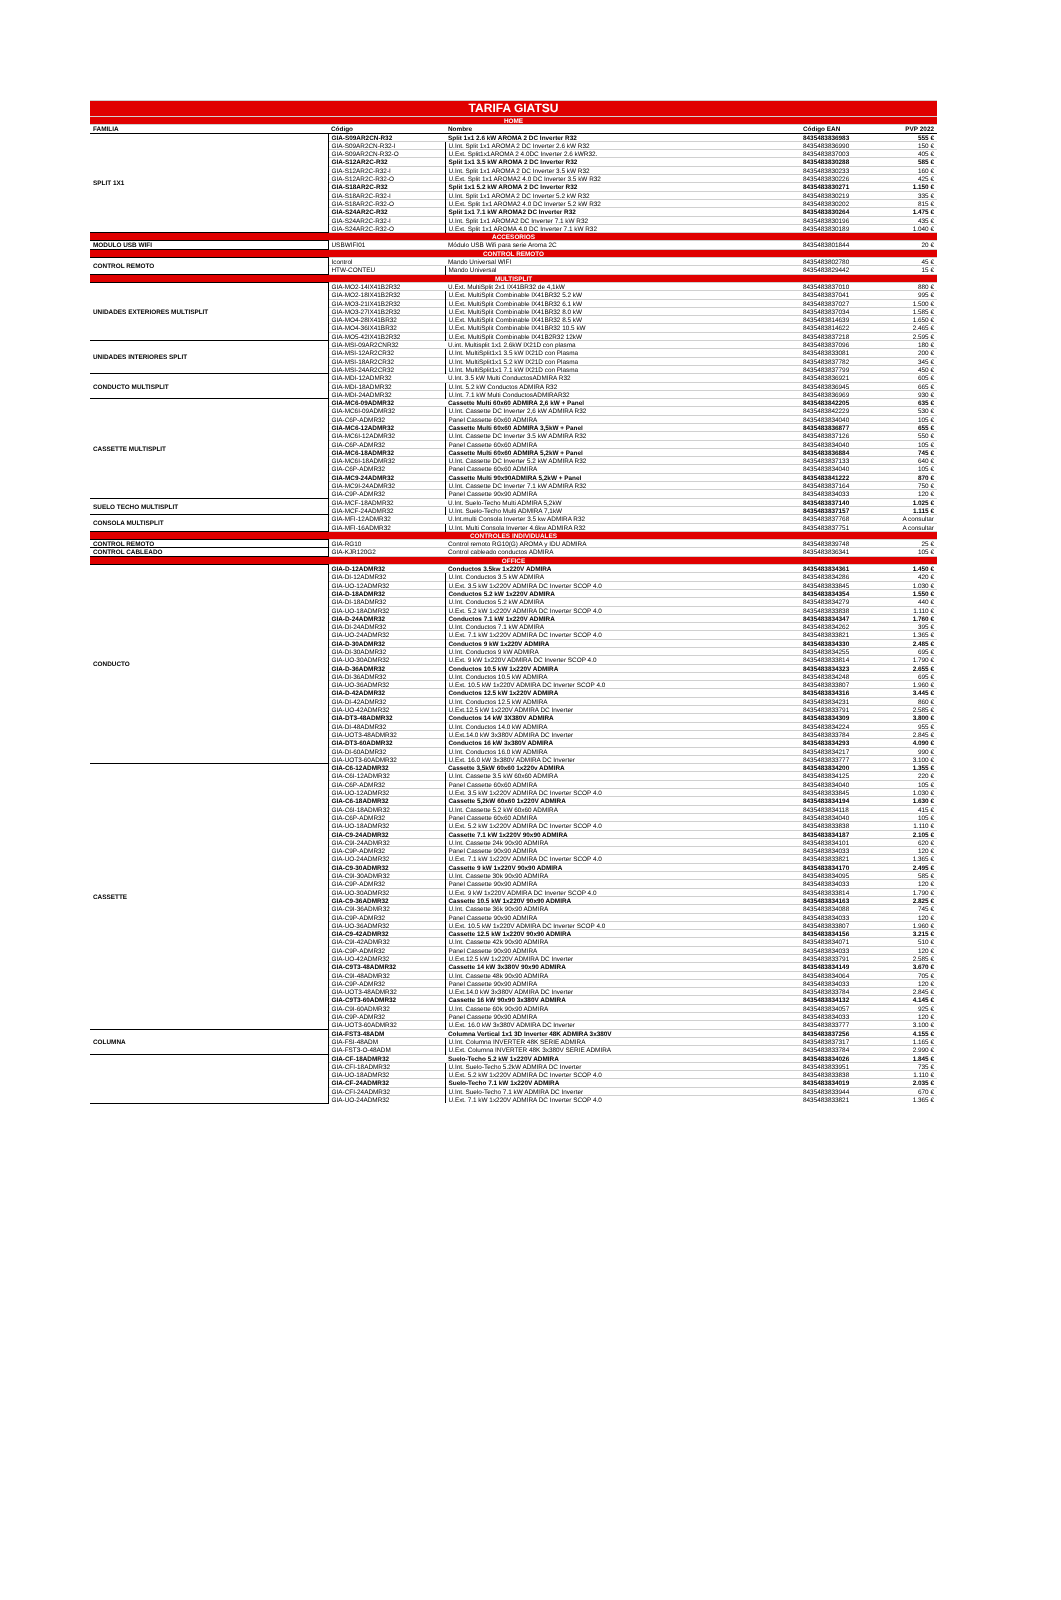| TARIFA GIATSU | | | | |
| HOME | | | | |
| FAMILIA | Código | Nombre | Código EAN | PVP 2022 |
| SPLIT 1X1 | GIA-S09AR2CN-R32 | Split 1x1 2.6 kW AROMA 2 DC Inverter R32 | 8435483836983 | 555 € |
| | GIA-S09AR2CN-R32-I | U.Int. Split 1x1 AROMA 2 DC Inverter 2.6 kW R32 | 8435483836990 | 150 € |
| | GIA-S09AR2CN-R32-O | U.Ext. Split1x1AROMA 2 4.0DC Inverter 2.6 kWR32. | 8435483837003 | 405 € |
| | GIA-S12AR2C-R32 | Split 1x1 3.5 kW AROMA 2 DC Inverter R32 | 8435483830288 | 585 € |
| | GIA-S12AR2C-R32-I | U.Int. Split 1x1 AROMA 2 DC Inverter 3.5 kW R32 | 8435483830233 | 160 € |
| | GIA-S12AR2C-R32-O | U.Ext. Split 1x1 AROMA2 4.0 DC Inverter 3.5 kW R32 | 8435483830226 | 425 € |
| | GIA-S18AR2C-R32 | Split 1x1 5.2 kW AROMA 2 DC Inverter R32 | 8435483830271 | 1.150 € |
| | GIA-S18AR2C-R32-I | U.Int. Split 1x1 AROMA 2 DC Inverter 5.2 kW R32 | 8435483830219 | 335 € |
| | GIA-S18AR2C-R32-O | U.Ext. Split 1x1 AROMA2 4.0 DC Inverter 5.2 kW R32 | 8435483830202 | 815 € |
| | GIA-S24AR2C-R32 | Split 1x1 7.1 kW AROMA2 DC Inverter R32 | 8435483830264 | 1.475 € |
| | GIA-S24AR2C-R32-I | U.Int. Split 1x1 AROMA2 DC Inverter 7.1 kW R32 | 8435483830196 | 435 € |
| | GIA-S24AR2C-R32-O | U.Ext. Split 1x1 AROMA 4.0 DC Inverter 7.1 kW R32 | 8435483830189 | 1.040 € |
| ACCESORIOS | | | | |
| MODULO USB WIFI | USBWIFI01 | Módulo USB Wifi para serie Aroma 2C | 8435483801844 | 20 € |
| CONTROL REMOTO | | | | |
| CONTROL REMOTO | Icontrol | Mando Universal WIFI | 8435483802780 | 45 € |
| | HTW-CONTEU | Mando Universal | 8435483829442 | 15 € |
| MULTISPLIT | | | | |
| UNIDADES EXTERIORES MULTISPLIT | GIA-MO2-14IX41B2R32 | U.Ext. MultiSplit 2x1 IX41BR32 de 4,1kW | 8435483837010 | 880 € |
| | GIA-MO2-18IX41B2R32 | U.Ext. MultiSplit Combinable IX41BR32 5.2 kW | 8435483837041 | 995 € |
| | GIA-MO3-21IX41B2R32 | U.Ext. MultiSplit Combinable IX41BR32 6.1 kW | 8435483837027 | 1.500 € |
| | GIA-MO3-27IX41B2R32 | U.Ext. MultiSplit Combinable IX41BR32 8.0 kW | 8435483837034 | 1.585 € |
| | GIA-MO4-28IX41BR32 | U.Ext. MultiSplit Combinable IX41BR32 8.5 kW | 8435483814639 | 1.650 € |
| | GIA-MO4-36IX41BR32 | U.Ext. MultiSplit Combinable IX41BR32 10.5 kW | 8435483814622 | 2.465 € |
| | GIA-MO5-42IX41B2R32 | U.Ext. MultiSplit Combinable IX41B2R32 12kW | 8435483837218 | 2.595 € |
| UNIDADES INTERIORES SPLIT | GIA-MSI-09AR2CNR32 | U.int. Multisplit 1x1 2.6kW IX21D con plasma | 8435483837096 | 180 € |
| | GIA-MSI-12AR2CR32 | U.Int. MultiSplit1x1 3.5 kW IX21D con Plasma | 8435483833081 | 200 € |
| | GIA-MSI-18AR2CR32 | U.Int. MultiSplit1x1 5.2 kW IX21D con Plasma | 8435483837782 | 345 € |
| | GIA-MSI-24AR2CR32 | U.Int. MultiSplit1x1 7.1 kW IX21D con Plasma | 8435483837799 | 450 € |
| CONDUCTO MULTISPLIT | GIA-MDI-12ADMR32 | U.Int. 3.5 kW Multi ConductosADMIRA R32 | 8435483836921 | 605 € |
| | GIA-MDI-18ADMR32 | U.Int. 5.2 kW Conductos ADMIRA R32 | 8435483836945 | 665 € |
| | GIA-MDI-24ADMR32 | U.Int. 7.1 kW Multi ConductosADMIRAR32 | 8435483836969 | 930 € |
| CASSETTE MULTISPLIT | GIA-MC6-09ADMR32 | Cassette Multi 60x60 ADMIRA 2,6 kW + Panel | 8435483842205 | 635 € |
| | GIA-MC6I-09ADMR32 | U.Int. Cassette DC Inverter 2,6 kW ADMIRA R32 | 8435483842229 | 530 € |
| | GIA-C6P-ADMR32 | Panel Cassette 60x60 ADMIRA | 8435483834040 | 105 € |
| | GIA-MC6-12ADMR32 | Cassette Multi 60x60 ADMIRA 3,5kW + Panel | 8435483836877 | 655 € |
| | GIA-MC6I-12ADMR32 | U.Int. Cassette DC Inverter 3.5 kW ADMIRA R32 | 8435483837126 | 550 € |
| | GIA-C6P-ADMR32 | Panel Cassette 60x60 ADMIRA | 8435483834040 | 105 € |
| | GIA-MC6-18ADMR32 | Cassette Multi 60x60 ADMIRA 5,2kW + Panel | 8435483836884 | 745 € |
| | GIA-MC6I-18ADMR32 | U.Int. Cassette DC Inverter 5.2 kW ADMIRA R32 | 8435483837133 | 640 € |
| | GIA-C6P-ADMR32 | Panel Cassette 60x60 ADMIRA | 8435483834040 | 105 € |
| | GIA-MC9-24ADMR32 | Cassette Multi 90x90ADMIRA 5,2kW + Panel | 8435483841222 | 870 € |
| | GIA-MC9I-24ADMR32 | U.Int. Cassette DC Inverter 7.1 kW ADMIRA R32 | 8435483837164 | 750 € |
| | GIA-C9P-ADMR32 | Panel Cassette 90x90 ADMIRA | 8435483834033 | 120 € |
| SUELO TECHO MULTISPLIT | GIA-MCF-18ADMR32 | U.Int. Suelo-Techo Multi ADMIRA 5,2kW | 8435483837140 | 1.025 € |
| | GIA-MCF-24ADMR32 | U.Int. Suelo-Techo Multi ADMIRA 7,1kW | 8435483837157 | 1.115 € |
| CONSOLA MULTISPLIT | GIA-MFI-12ADMR32 | U.Int.multi Consola Inverter 3.5 kw ADMIRA R32 | 8435483837768 | A consultar |
| | GIA-MFI-16ADMR32 | U.Int. Multi Consola Inverter 4.6kw ADMIRA R32 | 8435483837751 | A consultar |
| CONTROLES INDIVIDUALES | | | | |
| CONTROL REMOTO | GIA-RG10 | Control remoto RG10(G) AROMA y IDU ADMIRA | 8435483839748 | 25 € |
| CONTROL CABLEADO | GIA-KJR120G2 | Control cableado conductos ADMIRA | 8435483836341 | 105 € |
| OFFICE | | | | |
| CONDUCTO | GIA-D-12ADMR32 | Conductos 3.5kw 1x220V ADMIRA | 8435483834361 | 1.450 € |
| | GIA-DI-12ADMR32 | U.Int. Conductos 3.5 kW ADMIRA | 8435483834286 | 420 € |
| | GIA-UO-12ADMR32 | U.Ext. 3.5 kW 1x220V ADMIRA DC Inverter SCOP 4.0 | 8435483833845 | 1.030 € |
| | GIA-D-18ADMR32 | Conductos 5.2 kW 1x220V ADMIRA | 8435483834354 | 1.550 € |
| | GIA-DI-18ADMR32 | U.Int. Conductos 5.2 kW ADMIRA | 8435483834279 | 440 € |
| | GIA-UO-18ADMR32 | U.Ext. 5.2 kW 1x220V ADMIRA DC Inverter SCOP 4.0 | 8435483833838 | 1.110 € |
| | GIA-D-24ADMR32 | Conductos 7.1 kW 1x220V ADMIRA | 8435483834347 | 1.760 € |
| | GIA-DI-24ADMR32 | U.Int. Conductos 7.1 kW ADMIRA | 8435483834262 | 395 € |
| | GIA-UO-24ADMR32 | U.Ext. 7.1 kW 1x220V ADMIRA DC Inverter SCOP 4.0 | 8435483833821 | 1.365 € |
| | GIA-D-30ADMR32 | Conductos 9 kW 1x220V ADMIRA | 8435483834330 | 2.485 € |
| | GIA-DI-30ADMR32 | U.Int. Conductos 9 kW ADMIRA | 8435483834255 | 695 € |
| | GIA-UO-30ADMR32 | U.Ext. 9 kW 1x220V ADMIRA DC Inverter SCOP 4.0 | 8435483833814 | 1.790 € |
| | GIA-D-36ADMR32 | Conductos 10.5 kW 1x220V ADMIRA | 8435483834323 | 2.655 € |
| | GIA-DI-36ADMR32 | U.Int. Conductos 10.5 kW ADMIRA | 8435483834248 | 695 € |
| | GIA-UO-36ADMR32 | U.Ext. 10.5 kW 1x220V ADMIRA DC Inverter SCOP 4.0 | 8435483833807 | 1.960 € |
| | GIA-D-42ADMR32 | Conductos 12.5 kW 1x220V ADMIRA | 8435483834316 | 3.445 € |
| | GIA-DI-42ADMR32 | U.Int. Conductos 12.5 kW ADMIRA | 8435483834231 | 860 € |
| | GIA-UO-42ADMR32 | U.Ext.12.5 kW 1x220V ADMIRA DC Inverter | 8435483833791 | 2.585 € |
| | GIA-DT3-48ADMR32 | Conductos 14 kW 3X380V ADMIRA | 8435483834309 | 3.800 € |
| | GIA-DI-48ADMR32 | U.Int. Conductos 14.0 kW ADMIRA | 8435483834224 | 955 € |
| | GIA-UOT3-48ADMR32 | U.Ext.14.0 kW 3x380V ADMIRA DC Inverter | 8435483833784 | 2.845 € |
| | GIA-DT3-60ADMR32 | Conductos 16 kW 3x380V ADMIRA | 8435483834293 | 4.090 € |
| | GIA-DI-60ADMR32 | U.Int. Conductos 16.0 kW ADMIRA | 8435483834217 | 990 € |
| | GIA-UOT3-60ADMR32 | U.Ext. 16.0 kW 3x380V ADMIRA DC Inverter | 8435483833777 | 3.100 € |
| CASSETTE | GIA-C6-12ADMR32 | Cassette 3,5kW 60x60 1x220v ADMIRA | 8435483834200 | 1.355 € |
| | GIA-C6I-12ADMR32 | U.Int. Cassette 3.5 kW 60x60 ADMIRA | 8435483834125 | 220 € |
| | GIA-C6P-ADMR32 | Panel Cassette 60x60 ADMIRA | 8435483834040 | 105 € |
| | GIA-UO-12ADMR32 | U.Ext. 3.5 kW 1x220V ADMIRA DC Inverter SCOP 4.0 | 8435483833845 | 1.030 € |
| | GIA-C6-18ADMR32 | Cassette 5,2kW 60x60 1x220V ADMIRA | 8435483834194 | 1.630 € |
| | GIA-C6I-18ADMR32 | U.Int. Cassette 5.2 kW 60x60 ADMIRA | 8435483834118 | 415 € |
| | GIA-C6P-ADMR32 | Panel Cassette 60x60 ADMIRA | 8435483834040 | 105 € |
| | GIA-UO-18ADMR32 | U.Ext. 5.2 kW 1x220V ADMIRA DC Inverter SCOP 4.0 | 8435483833838 | 1.110 € |
| | GIA-C9-24ADMR32 | Cassette 7.1 kW 1x220V 90x90 ADMIRA | 8435483834187 | 2.105 € |
| | GIA-C9I-24ADMR32 | U.Int. Cassette 24k 90x90 ADMIRA | 8435483834101 | 620 € |
| | GIA-C9P-ADMR32 | Panel Cassette 90x90 ADMIRA | 8435483834033 | 120 € |
| | GIA-UO-24ADMR32 | U.Ext. 7.1 kW 1x220V ADMIRA DC Inverter SCOP 4.0 | 8435483833821 | 1.365 € |
| | GIA-C9-30ADMR32 | Cassette 9 kW 1x220V 90x90 ADMIRA | 8435483834170 | 2.495 € |
| | GIA-C9I-30ADMR32 | U.Int. Cassette 30k 90x90 ADMIRA | 8435483834095 | 585 € |
| | GIA-C9P-ADMR32 | Panel Cassette 90x90 ADMIRA | 8435483834033 | 120 € |
| | GIA-UO-30ADMR32 | U.Ext. 9 kW 1x220V ADMIRA DC Inverter SCOP 4.0 | 8435483833814 | 1.790 € |
| | GIA-C9-36ADMR32 | Cassette 10.5 kW 1x220V 90x90 ADMIRA | 8435483834163 | 2.825 € |
| | GIA-C9I-36ADMR32 | U.Int. Cassette 36k 90x90 ADMIRA | 8435483834088 | 745 € |
| | GIA-C9P-ADMR32 | Panel Cassette 90x90 ADMIRA | 8435483834033 | 120 € |
| | GIA-UO-36ADMR32 | U.Ext. 10.5 kW 1x220V ADMIRA DC Inverter SCOP 4.0 | 8435483833807 | 1.960 € |
| | GIA-C9-42ADMR32 | Cassette 12.5 kW 1x220V 90x90 ADMIRA | 8435483834156 | 3.215 € |
| | GIA-C9I-42ADMR32 | U.Int. Cassette 42k 90x90 ADMIRA | 8435483834071 | 510 € |
| | GIA-C9P-ADMR32 | Panel Cassette 90x90 ADMIRA | 8435483834033 | 120 € |
| | GIA-UO-42ADMR32 | U.Ext.12.5 kW 1x220V ADMIRA DC Inverter | 8435483833791 | 2.585 € |
| | GIA-C9T3-48ADMR32 | Cassette 14 kW 3x380V 90x90 ADMIRA | 8435483834149 | 3.670 € |
| | GIA-C9I-48ADMR32 | U.Int. Cassette 48k 90x90 ADMIRA | 8435483834064 | 705 € |
| | GIA-C9P-ADMR32 | Panel Cassette 90x90 ADMIRA | 8435483834033 | 120 € |
| | GIA-UOT3-48ADMR32 | U.Ext.14.0 kW 3x380V ADMIRA DC Inverter | 8435483833784 | 2.845 € |
| | GIA-C9T3-60ADMR32 | Cassette 16 kW 90x90 3x380V ADMIRA | 8435483834132 | 4.145 € |
| | GIA-C9I-60ADMR32 | U.Int. Cassette 60k 90x90 ADMIRA | 8435483834057 | 925 € |
| | GIA-C9P-ADMR32 | Panel Cassette 90x90 ADMIRA | 8435483834033 | 120 € |
| | GIA-UOT3-60ADMR32 | U.Ext. 16.0 kW 3x380V ADMIRA DC Inverter | 8435483833777 | 3.100 € |
| COLUMNA | GIA-FST3-48ADM | Columna Vertical 1x1 3D Inverter 48K ADMIRA 3x380V | 8435483837256 | 4.155 € |
| | GIA-FSI-48ADM | U.Int. Columna INVERTER 48K SERIE ADMIRA | 8435483837317 | 1.165 € |
| | GIA-FST3-O-48ADM | U.Ext. Columna INVERTER 48K 3x380V SERIE ADMIRA | 8435483833784 | 2.990 € |
| | GIA-CF-18ADMR32 | Suelo-Techo 5.2 kW 1x220V ADMIRA | 8435483834026 | 1.845 € |
| | GIA-CFI-18ADMR32 | U.Int. Suelo-Techo 5.2kW ADMIRA DC Inverter | 8435483833951 | 735 € |
| | GIA-UO-18ADMR32 | U.Ext. 5.2 kW 1x220V ADMIRA DC Inverter SCOP 4.0 | 8435483833838 | 1.110 € |
| | GIA-CF-24ADMR32 | Suelo-Techo 7.1 kW 1x220V ADMIRA | 8435483834019 | 2.035 € |
| | GIA-CFI-24ADMR32 | U.Int. Suelo-Techo 7.1 kW ADMIRA DC Inverter | 8435483833944 | 670 € |
| | GIA-UO-24ADMR32 | U.Ext. 7.1 kW 1x220V ADMIRA DC Inverter SCOP 4.0 | 8435483833821 | 1.365 € |